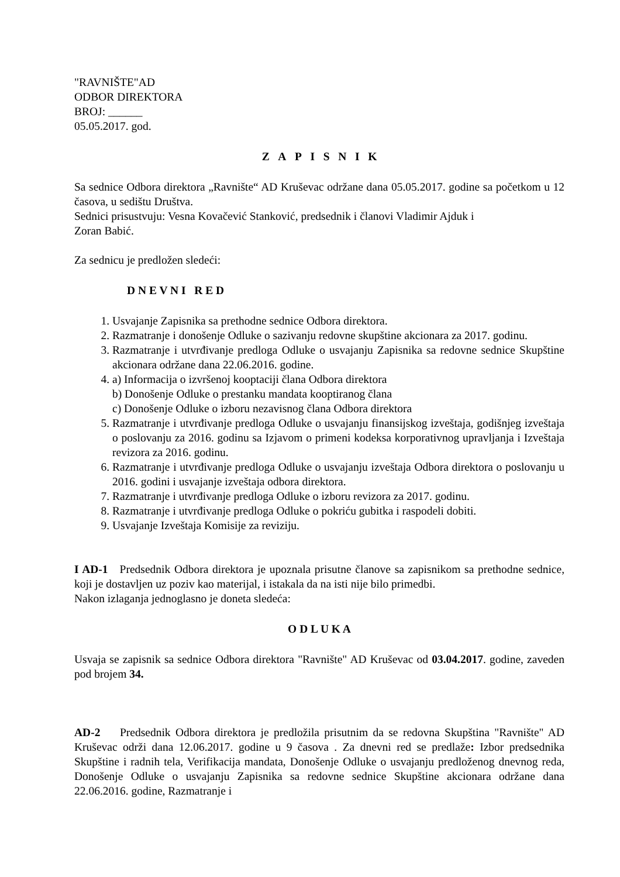"RAVNIŠTE"AD
ODBOR DIREKTORA
BROJ: ______
05.05.2017. god.
Z A P I S N I K
Sa sednice Odbora direktora „Ravnište“ AD Kruševac održane dana 05.05.2017. godine sa početkom u 12 časova, u sedištu Društva.
Sednici prisustvuju: Vesna Kovačević Stanković, predsednik i članovi Vladimir Ajduk i
Zoran Babić.
Za sednicu je predložen sledeći:
D N E V N I R E D
1. Usvajanje Zapisnika sa prethodne sednice Odbora direktora.
2. Razmatranje i donošenje Odluke o sazivanju redovne skupštine akcionara za 2017. godinu.
3. Razmatranje i utvrđivanje predloga Odluke o usvajanju Zapisnika sa redovne sednice Skupštine akcionara održane dana 22.06.2016. godine.
4. a) Informacija o izvršenoj kooptaciji člana Odbora direktora
b) Donošenje Odluke o prestanku mandata kooptiranog člana
c) Donošenje Odluke o izboru nezavisnog člana Odbora direktora
5. Razmatranje i utvrđivanje predloga Odluke o usvajanju finansijskog izveštaja, godišnjeg izveštaja o poslovanju za 2016. godinu sa Izjavom o primeni kodeksa korporativnog upravljanja i Izveštaja revizora za 2016. godinu.
6. Razmatranje i utvrđivanje predloga Odluke o usvajanju izveštaja Odbora direktora o poslovanju u 2016. godini i usvajanje izveštaja odbora direktora.
7. Razmatranje i utvrđivanje predloga Odluke o izboru revizora za 2017. godinu.
8. Razmatranje i utvrđivanje predloga Odluke o pokriću gubitka i raspodeli dobiti.
9. Usvajanje Izveštaja Komisije za reviziju.
I AD-1 Predsednik Odbora direktora je upoznala prisutne članove sa zapisnikom sa prethodne sednice, koji je dostavljen uz poziv kao materijal, i istakala da na isti nije bilo primedbi.
Nakon izlaganja jednoglasno je doneta sledeća:
O D L U K A
Usvaja se zapisnik sa sednice Odbora direktora "Ravnište" AD Kruševac od 03.04.2017. godine, zaveden pod brojem 34.
AD-2 Predsednik Odbora direktora je predložila prisutnim da se redovna Skupština "Ravnište" AD Kruševac održi dana 12.06.2017. godine u 9 časova . Za dnevni red se predlaže: Izbor predsednika Skupštine i radnih tela, Verifikacija mandata, Donošenje Odluke o usvajanju predloženog dnevnog reda, Donošenje Odluke o usvajanju Zapisnika sa redovne sednice Skupštine akcionara održane dana 22.06.2016. godine, Razmatranje i